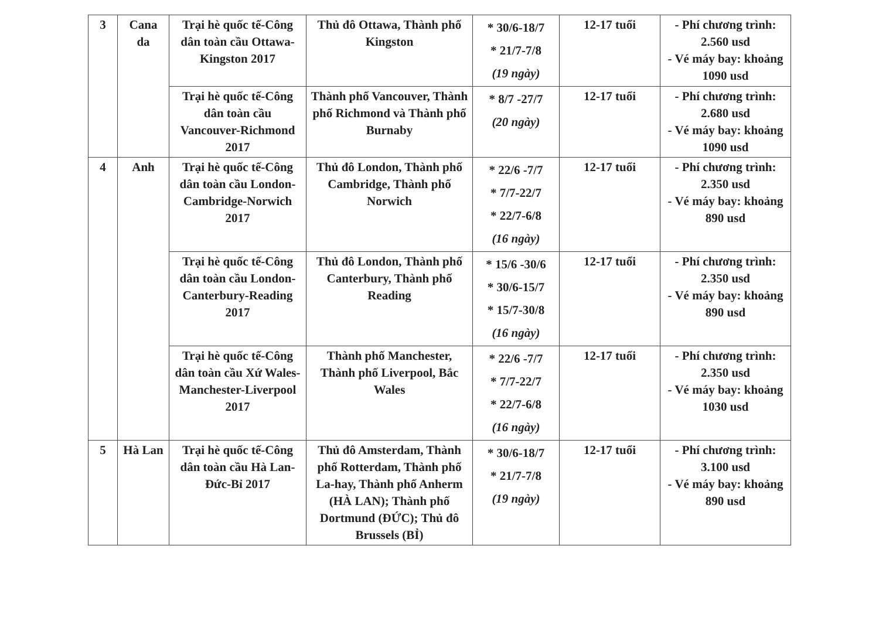| 3 | Cana da | Trại hè quốc tế-Công dân toàn cầu Ottawa-Kingston 2017 | Thủ đô Ottawa, Thành phố Kingston | * 30/6-18/7 * 21/7-7/8 (19 ngày) | 12-17 tuổi | - Phí chương trình: 2.560 usd - Vé máy bay: khoảng 1090 usd |
| | | Trại hè quốc tế-Công dân toàn cầu Vancouver-Richmond 2017 | Thành phố Vancouver, Thành phố Richmond và Thành phố Burnaby | * 8/7 -27/7 (20 ngày) | 12-17 tuổi | - Phí chương trình: 2.680 usd - Vé máy bay: khoảng 1090 usd |
| 4 | Anh | Trại hè quốc tế-Công dân toàn cầu London-Cambridge-Norwich 2017 | Thủ đô London, Thành phố Cambridge, Thành phố Norwich | * 22/6 -7/7 * 7/7-22/7 * 22/7-6/8 (16 ngày) | 12-17 tuổi | - Phí chương trình: 2.350 usd - Vé máy bay: khoảng 890 usd |
| | | Trại hè quốc tế-Công dân toàn cầu London-Canterbury-Reading 2017 | Thủ đô London, Thành phố Canterbury, Thành phố Reading | * 15/6 -30/6 * 30/6-15/7 * 15/7-30/8 (16 ngày) | 12-17 tuổi | - Phí chương trình: 2.350 usd - Vé máy bay: khoảng 890 usd |
| | | Trại hè quốc tế-Công dân toàn cầu Xứ Wales-Manchester-Liverpool 2017 | Thành phố Manchester, Thành phố Liverpool, Bắc Wales | * 22/6 -7/7 * 7/7-22/7 * 22/7-6/8 (16 ngày) | 12-17 tuổi | - Phí chương trình: 2.350 usd - Vé máy bay: khoảng 1030 usd |
| 5 | Hà Lan | Trại hè quốc tế-Công dân toàn cầu Hà Lan-Đức-Bỉ 2017 | Thủ đô Amsterdam, Thành phố Rotterdam, Thành phố La-hay, Thành phố Anherm (HÀ LAN); Thành phố Dortmund (ĐỨC); Thủ đô Brussels (BỈ) | * 30/6-18/7 * 21/7-7/8 (19 ngày) | 12-17 tuổi | - Phí chương trình: 3.100 usd - Vé máy bay: khoảng 890 usd |